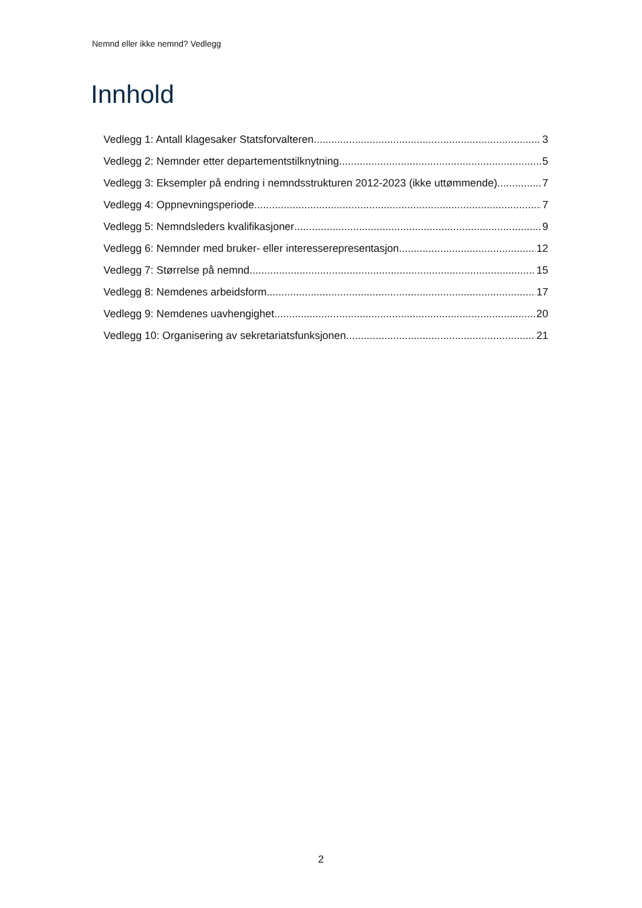Nemnd eller ikke nemnd? Vedlegg
Innhold
Vedlegg 1: Antall klagesaker Statsforvalteren 3
Vedlegg 2: Nemnder etter departementstilknytning 5
Vedlegg 3: Eksempler på endring i nemndsstrukturen 2012-2023 (ikke uttømmende) 7
Vedlegg 4: Oppnevningsperiode 7
Vedlegg 5: Nemndsleders kvalifikasjoner 9
Vedlegg 6: Nemnder med bruker- eller interesserepresentasjon 12
Vedlegg 7: Størrelse på nemnd 15
Vedlegg 8: Nemdenes arbeidsform 17
Vedlegg 9: Nemdenes uavhengighet 20
Vedlegg 10: Organisering av sekretariatsfunksjonen 21
2